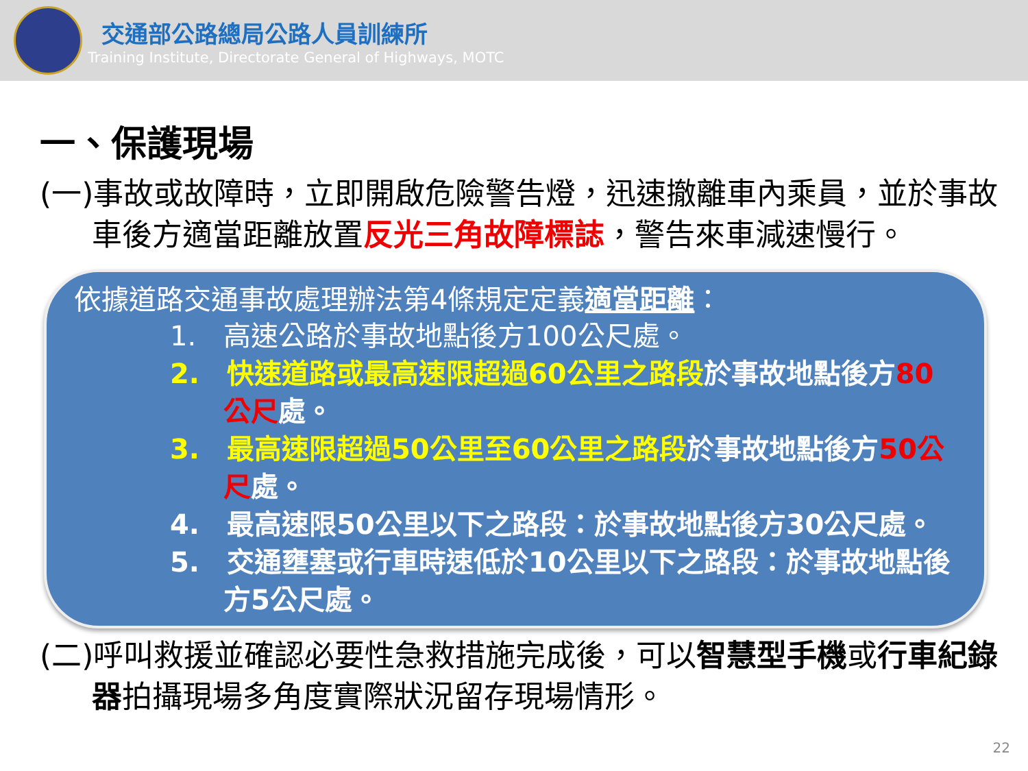交通部公路總局公路人員訓練所
Training Institute, Directorate General of Highways, MOTC
一、保護現場
(一)事故或故障時，立即開啟危險警告燈，迅速撤離車內乘員，並於事故車後方適當距離放置反光三角故障標誌，警告來車減速慢行。
依據道路交通事故處理辦法第4條規定定義適當距離：
1.　高速公路於事故地點後方100公尺處。
2.　快速道路或最高速限超過60公里之路段於事故地點後方80公尺處。
3.　最高速限超過50公里至60公里之路段於事故地點後方50公尺處。
4.　最高速限50公里以下之路段：於事故地點後方30公尺處。
5.　交通壅塞或行車時速低於10公里以下之路段：於事故地點後方5公尺處。
(二)呼叫救援並確認必要性急救措施完成後，可以智慧型手機或行車紀錄器拍攝現場多角度實際狀況留存現場情形。
22